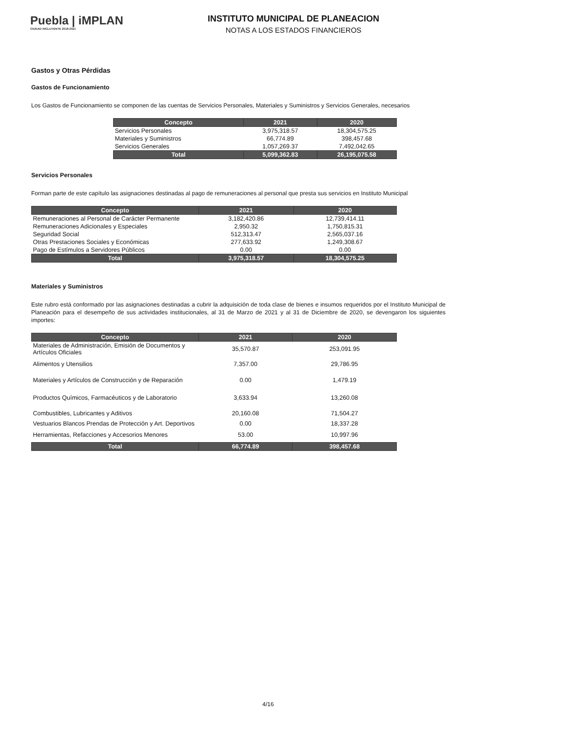Puebla | iMPLAN
CIUDAD INCLUYENTE 2018-2021
INSTITUTO MUNICIPAL DE PLANEACION
NOTAS A LOS ESTADOS FINANCIEROS
Gastos y Otras Pérdidas
Gastos de Funcionamiento
Los Gastos de Funcionamiento se componen de las cuentas de Servicios Personales, Materiales y Suministros y Servicios Generales, necesarios
| Concepto | 2021 | 2020 |
| --- | --- | --- |
| Servicios Personales | 3,975,318.57 | 18,304,575.25 |
| Materiales y Suministros | 66,774.89 | 398,457.68 |
| Servicios Generales | 1,057,269.37 | 7,492,042.65 |
| Total | 5,099,362.83 | 26,195,075.58 |
Servicios Personales
Forman parte de este capítulo las asignaciones destinadas al pago de remuneraciones al personal que presta sus servicios en Instituto Municipal
| Concepto | 2021 | 2020 |
| --- | --- | --- |
| Remuneraciones al Personal de Carácter Permanente | 3,182,420.86 | 12,739,414.11 |
| Remuneraciones Adicionales y Especiales | 2,950.32 | 1,750,815.31 |
| Seguridad Social | 512,313.47 | 2,565,037.16 |
| Otras Prestaciones Sociales y Económicas | 277,633.92 | 1,249,308.67 |
| Pago de Estímulos a Servidores Públicos | 0.00 | 0.00 |
| Total | 3,975,318.57 | 18,304,575.25 |
Materiales y Suministros
Este rubro está conformado por las asignaciones destinadas a cubrir la adquisición de toda clase de bienes e insumos requeridos por el Instituto Municipal de Planeación para el desempeño de sus actividades institucionales, al 31 de Marzo de 2021 y al 31 de Diciembre de 2020, se devengaron los siguientes importes:
| Concepto | 2021 | 2020 |
| --- | --- | --- |
| Materiales de Administración, Emisión de Documentos y Artículos Oficiales | 35,570.87 | 253,091.95 |
| Alimentos y Utensilios | 7,357.00 | 29,786.95 |
| Materiales y Artículos de Construcción y de Reparación | 0.00 | 1,479.19 |
| Productos Químicos, Farmacéuticos y de Laboratorio | 3,633.94 | 13,260.08 |
| Combustibles, Lubricantes y Aditivos | 20,160.08 | 71,504.27 |
| Vestuarios Blancos Prendas de Protección y Art. Deportivos | 0.00 | 18,337.28 |
| Herramientas, Refacciones y Accesorios Menores | 53.00 | 10,997.96 |
| Total | 66,774.89 | 398,457.68 |
4/16